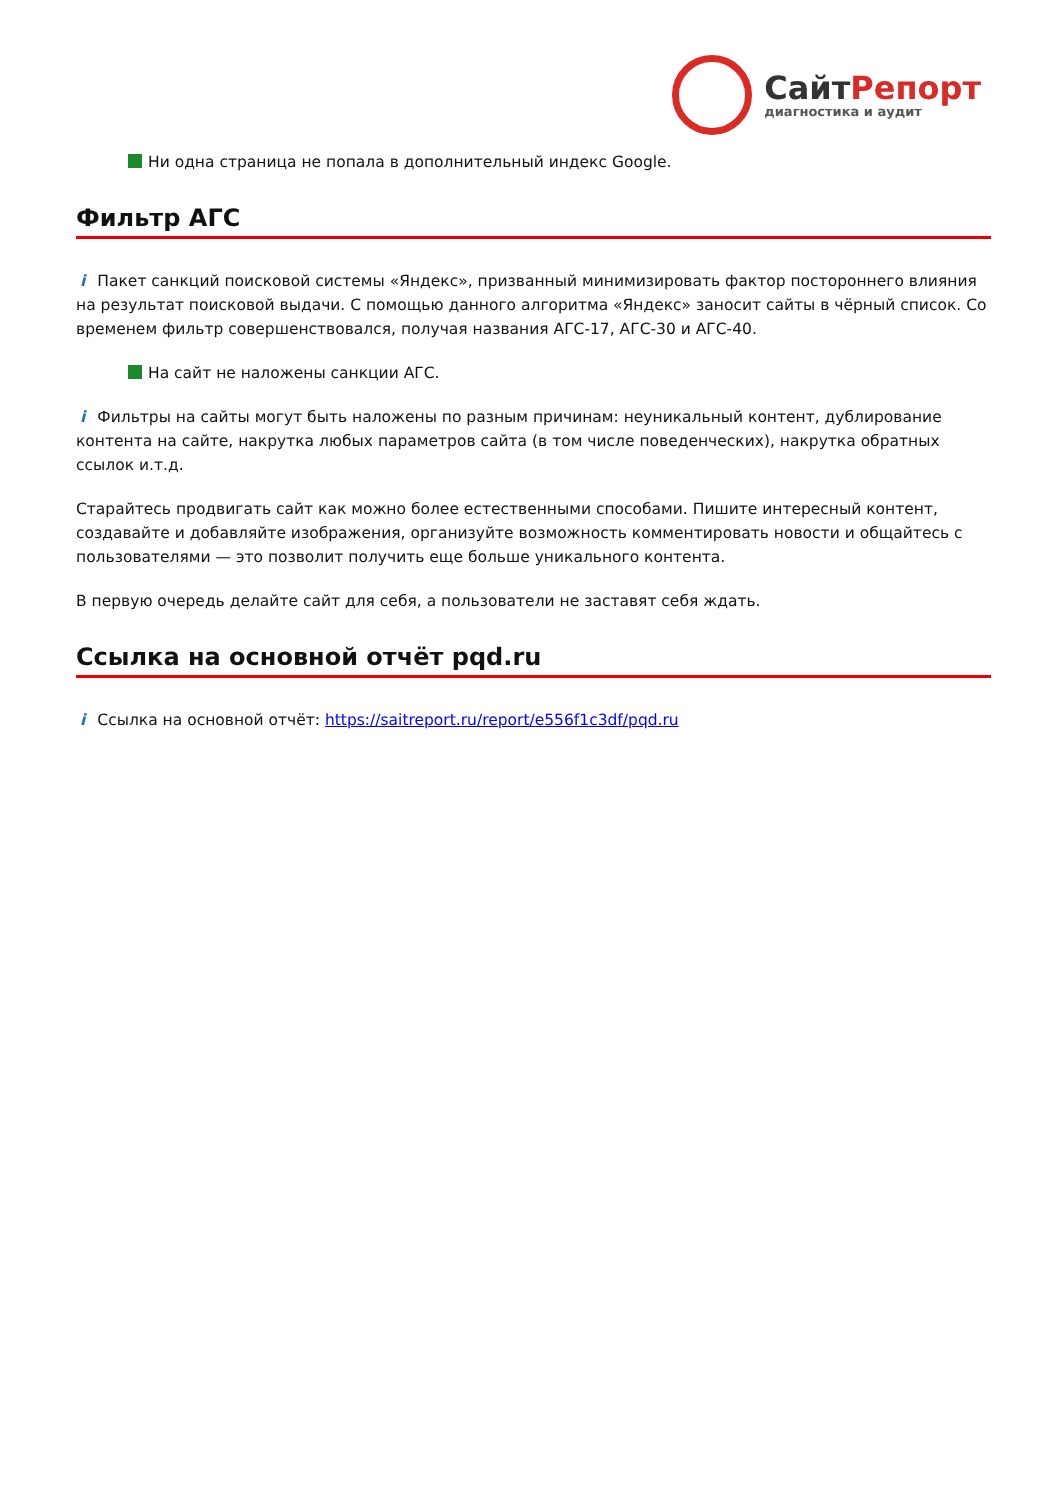СайтРепорт
диагностика и аудит
Ни одна страница не попала в дополнительный индекс Google.
Фильтр АГС
i Пакет санкций поисковой системы «Яндекс», призванный минимизировать фактор постороннего влияния на результат поисковой выдачи. С помощью данного алгоритма «Яндекс» заносит сайты в чёрный список. Со временем фильтр совершенствовался, получая названия АГС-17, АГС-30 и АГС-40.
На сайт не наложены санкции АГС.
i Фильтры на сайты могут быть наложены по разным причинам: неуникальный контент, дублирование контента на сайте, накрутка любых параметров сайта (в том числе поведенческих), накрутка обратных ссылок и.т.д.
Старайтесь продвигать сайт как можно более естественными способами. Пишите интересный контент, создавайте и добавляйте изображения, организуйте возможность комментировать новости и общайтесь с пользователями — это позволит получить еще больше уникального контента.
В первую очередь делайте сайт для себя, а пользователи не заставят себя ждать.
Ссылка на основной отчёт pqd.ru
i Ссылка на основной отчёт: https://saitreport.ru/report/e556f1c3df/pqd.ru